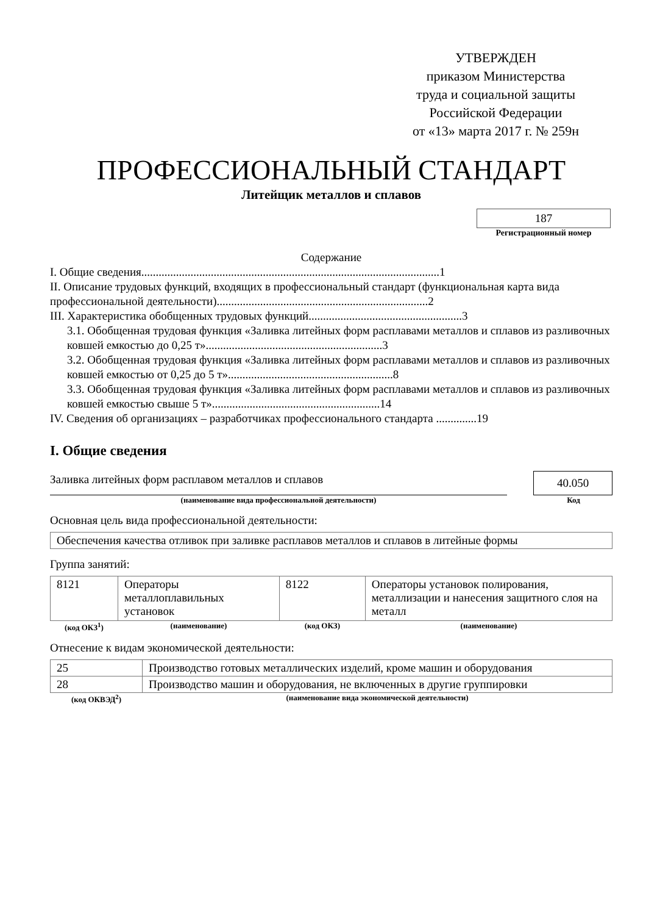УТВЕРЖДЕН
приказом Министерства
труда и социальной защиты
Российской Федерации
от «13» марта 2017 г. № 259н
ПРОФЕССИОНАЛЬНЫЙ СТАНДАРТ
Литейщик металлов и сплавов
187
Регистрационный номер
Содержание
I. Общие сведения.......................................................................................................1
II. Описание трудовых функций, входящих в профессиональный стандарт (функциональная карта вида профессиональной деятельности).........................................................................2
III. Характеристика обобщенных трудовых функций.....................................................3
3.1. Обобщенная трудовая функция «Заливка литейных форм расплавами металлов и сплавов из разливочных ковшей емкостью до 0,25 т».............................................................3
3.2. Обобщенная трудовая функция «Заливка литейных форм расплавами металлов и сплавов из разливочных ковшей емкостью от 0,25 до 5 т».........................................................8
3.3. Обобщенная трудовая функция «Заливка литейных форм расплавами металлов и сплавов из разливочных ковшей емкостью свыше 5 т»..........................................................14
IV. Сведения об организациях – разработчиках профессионального стандарта ..............19
I. Общие сведения
Заливка литейных форм расплавом металлов и сплавов
40.050
(наименование вида профессиональной деятельности)
Код
Основная цель вида профессиональной деятельности:
| Обеспечения качества отливок при заливке расплавов металлов и сплавов в литейные формы |
Группа занятий:
| 8121 | Операторы металлоплавильных установок | 8122 | Операторы установок полирования, металлизации и нанесения защитного слоя на металл |
| (код ОКЗ<sup>1</sup>) | (наименование) | (код ОКЗ) | (наименование) |
Отнесение к видам экономической деятельности:
| 25 | Производство готовых металлических изделий, кроме машин и оборудования |
| 28 | Производство машин и оборудования, не включенных в другие группировки |
| (код ОКВЭД<sup>2</sup>) | (наименование вида экономической деятельности) |